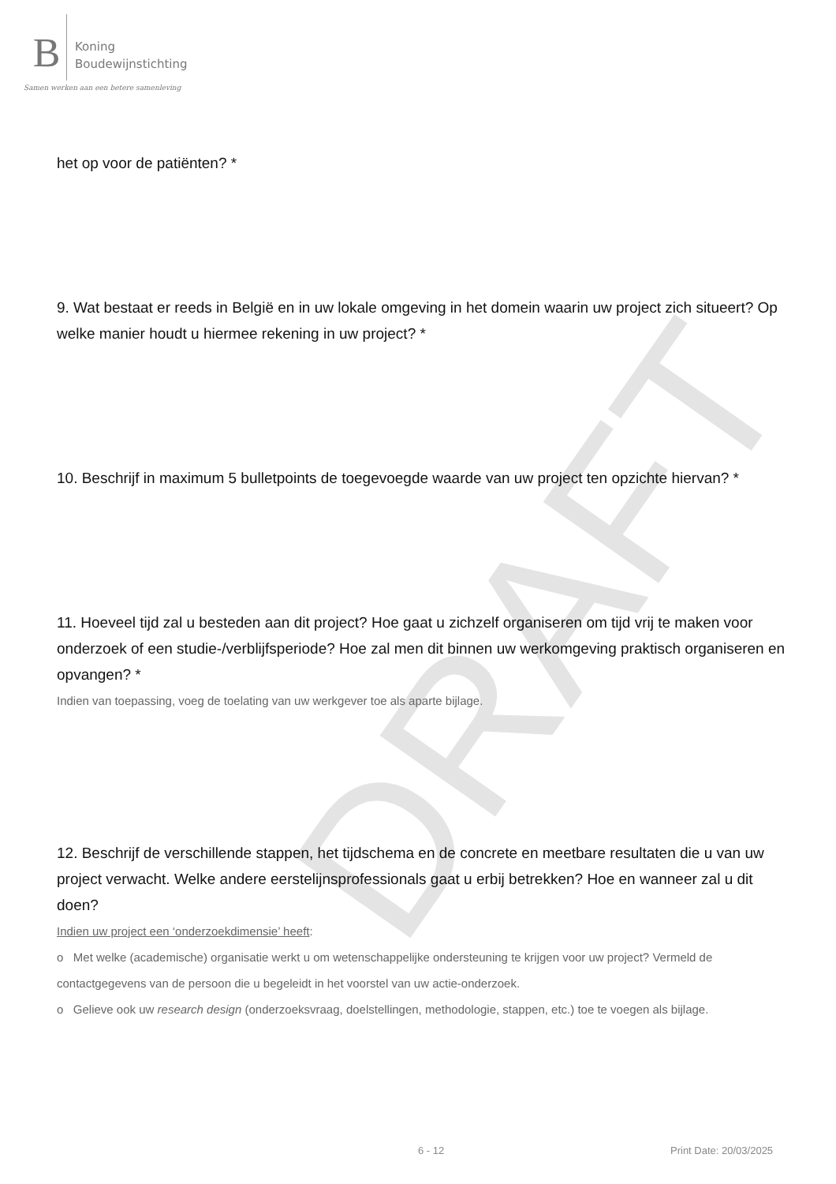DRAFT
B
Koning
Boudewijnstichting
Samen werken aan een betere samenleving
het op voor de patiënten? *
9. Wat bestaat er reeds in België en in uw lokale omgeving in het domein waarin uw project zich situeert? Op welke manier houdt u hiermee rekening in uw project? *
10. Beschrijf in maximum 5 bulletpoints de toegevoegde waarde van uw project ten opzichte hiervan? *
11. Hoeveel tijd zal u besteden aan dit project? Hoe gaat u zichzelf organiseren om tijd vrij te maken voor onderzoek of een studie-/verblijfsperiode? Hoe zal men dit binnen uw werkomgeving praktisch organiseren en opvangen? *
Indien van toepassing, voeg de toelating van uw werkgever toe als aparte bijlage.
12. Beschrijf de verschillende stappen, het tijdschema en de concrete en meetbare resultaten die u van uw project verwacht. Welke andere eerstelijnsprofessionals gaat u erbij betrekken? Hoe en wanneer zal u dit doen?
Indien uw project een ‘onderzoekdimensie’ heeft:
o Met welke (academische) organisatie werkt u om wetenschappelijke ondersteuning te krijgen voor uw project? Vermeld de contactgegevens van de persoon die u begeleidt in het voorstel van uw actie-onderzoek.
o Gelieve ook uw research design (onderzoeksvraag, doelstellingen, methodologie, stappen, etc.) toe te voegen als bijlage.
6 - 12 Print Date: 20/03/2025